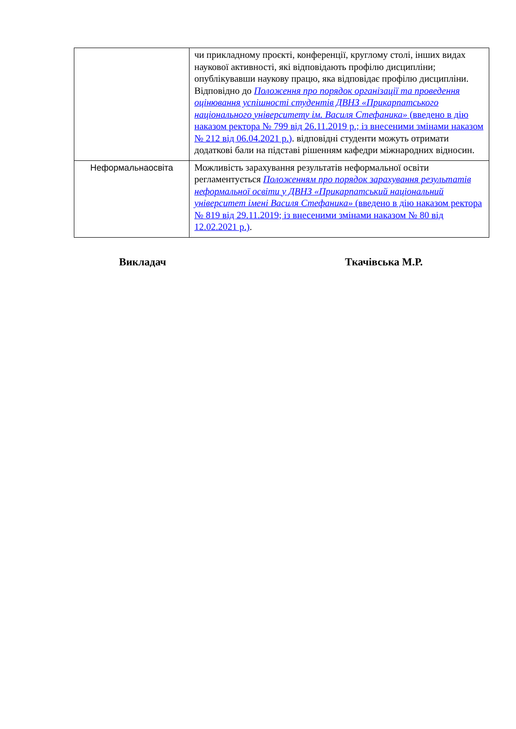| | чи прикладному проєкті, конференції, круглому столі, інших видах наукової активності, які відповідають профілю дисципліни; опублікувавши наукову працю, яка відповідає профілю дисципліни. Відповідно до Положення про порядок організації та проведення оцінювання успішності студентів ДВНЗ «Прикарпатського національного університету ім. Василя Стефаника» (введено в дію наказом ректора № 799 від 26.11.2019 р.; із внесеними змінами наказом № 212 від 06.04.2021 р.) . відповідні студенти можуть отримати додаткові бали на підставі рішенням кафедри міжнародних відносин. |
| Неформальнаосвіта | Можливість зарахування результатів неформальної освіти регламентується Положенням про порядок зарахування результатів неформальної освіти у ДВНЗ «Прикарпатський національний університет імені Василя Стефаника» (введено в дію наказом ректора № 819 від 29.11.2019; із внесеними змінами наказом № 80 від 12.02.2021 р.) . |
Викладач Ткачівська М.Р.